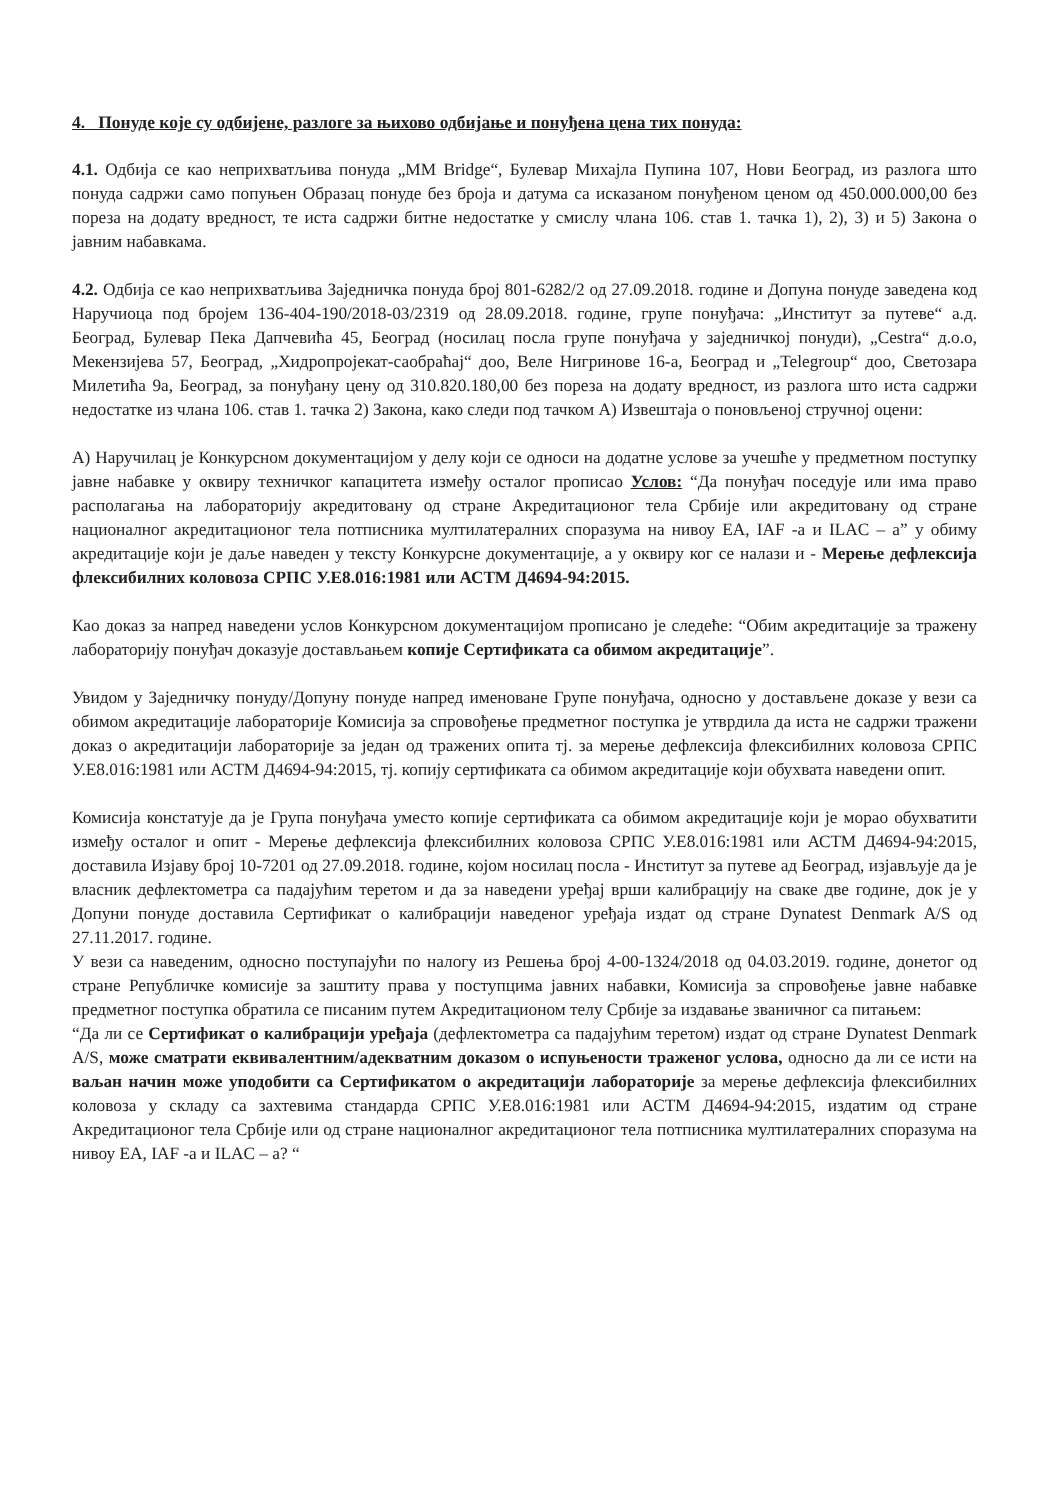4. Понуде које су одбијене, разлоге за њихово одбијање и понуђена цена тих понуда:
4.1. Одбија се као неприхватљива понуда „MM Bridge“, Булевар Михајла Пупина 107, Нови Београд, из разлога што понуда садржи само попуњен Образац понуде без броја и датума са исказаном понуђеном ценом од 450.000.000,00 без пореза на додату вредност, те иста садржи битне недостатке у смислу члана 106. став 1. тачка 1), 2), 3) и 5) Закона о јавним набавкама.
4.2. Одбија се као неприхватљива Заједничка понуда број 801-6282/2 од 27.09.2018. године и Допуна понуде заведена код Наручиоца под бројем 136-404-190/2018-03/2319 од 28.09.2018. године, групе понуђача: „Институт за путеве“ а.д. Београд, Булевар Пека Дапчевића 45, Београд (носилац посла групе понуђача у заједничкој понуди), „Cestra“ д.о.о, Мекензијева 57, Београд, „Хидропројекат-саобраћај“ доо, Веле Нигринове 16-а, Београд и „Telegroup“ доо, Светозара Милетића 9а, Београд, за понуђану цену од 310.820.180,00 без пореза на додату вредност, из разлога што иста садржи недостатке из члана 106. став 1. тачка 2) Закона, како следи под тачком А) Извештаја о поновљеној стручној оцени:
А) Наручилац је Конкурсном документацијом у делу који се односи на додатне услове за учешће у предметном поступку јавне набавке у оквиру техничког капацитета између осталог прописао Услов: “Да понуђач поседује или има право располагања на лабораторију акредитовану од стране Акредитационог тела Србије или акредитовану од стране националног акредитационог тела потписника мултилатералних споразума на нивоу ЕА, IAF -а и ILAC – а” у обиму акредитације који је даље наведен у тексту Конкурсне документације, а у оквиру ког се налази и - Мерење дефлексија флексибилних коловоза СРПС У.Е8.016:1981 или АСТМ Д4694-94:2015.
Као доказ за напред наведени услов Конкурсном документацијом прописано је следеће: “Обим акредитације за тражену лабораторију понуђач доказује достављањем копије Сертификата са обимом акредитације”.
Увидом у Заједничку понуду/Допуну понуде напред именоване Групе понуђача, односно у достављене доказе у вези са обимом акредитације лабораторије Комисија за спровођење предметног поступка је утврдила да иста не садржи тражени доказ о акредитацији лабораторије за један од тражених опита тј. за мерење дефлексија флексибилних коловоза СРПС У.Е8.016:1981 или АСТМ Д4694-94:2015, тј. копију сертификата са обимом акредитације који обухвата наведени опит.
Комисија констатује да је Група понуђача уместо копије сертификата са обимом акредитације који је морао обухватити између осталог и опит - Мерење дефлексија флексибилних коловоза СРПС У.Е8.016:1981 или АСТМ Д4694-94:2015, доставила Изјаву број 10-7201 од 27.09.2018. године, којом носилац посла - Институт за путеве ад Београд, изјављује да је власник дефлектометра са падајућим теретом и да за наведени уређај врши калибрацију на сваке две године, док је у Допуни понуде доставила Сертификат о калибрацији наведеног уређаја издат од стране Dynatest Denmark A/S од 27.11.2017. године.
У вези са наведеним, односно поступајући по налогу из Решења број 4-00-1324/2018 од 04.03.2019. године, донетог од стране Републичке комисије за заштиту права у поступцима јавних набавки, Комисија за спровођење јавне набавке предметног поступка обратила се писаним путем Акредитационом телу Србије за издавање званичног са питањем:
“Да ли се Сертификат о калибрацији уређаја (дефлектометра са падајућим теретом) издат од стране Dynatest Denmark A/S, може сматрати еквивалентним/адекватним доказом о испуњености траженог услова, односно да ли се исти на ваљан начин може уподобити са Сертификатом о акредитацији лабораторије за мерење дефлексија флексибилних коловоза у складу са захтевима стандарда СРПС У.Е8.016:1981 или АСТМ Д4694-94:2015, издатим од стране Акредитационог тела Србије или од стране националног акредитационог тела потписника мултилатералних споразума на нивоу ЕА, IAF -а и ILAC – а? “